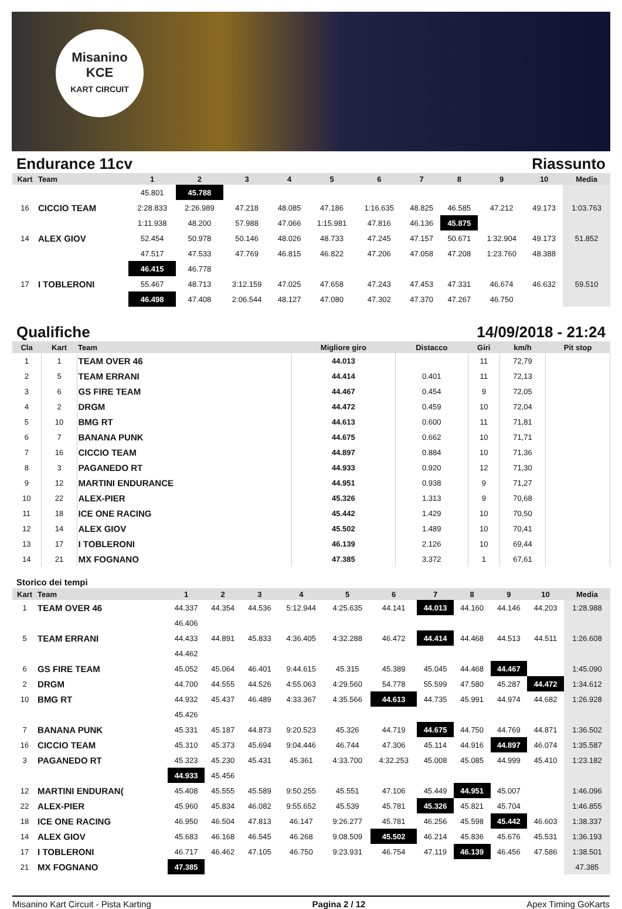Misanino
KCE
KART CIRCUIT
Endurance 11cv Riassunto
| Kart | Team | 1 | 2 | 3 | 4 | 5 | 6 | 7 | 8 | 9 | 10 | Media |
| --- | --- | --- | --- | --- | --- | --- | --- | --- | --- | --- | --- | --- |
| | | 45.801 | 45.788 | | | | | | | | | |
| 16 | CICCIO TEAM | 2:28.833 | 2:26.989 | 47.218 | 48.085 | 47.186 | 1:16.635 | 48.825 | 46.585 | 47.212 | 49.173 | 1:03.763 |
| | | 1:11.938 | 48.200 | 57.988 | 47.066 | 1:15.981 | 47.816 | 46.136 | 45.875 | | | |
| 14 | ALEX GIOV | 52.454 | 50.978 | 50.146 | 48.026 | 48.733 | 47.245 | 47.157 | 50.671 | 1:32.904 | 49.173 | 51.852 |
| | | 47.517 | 47.533 | 47.769 | 46.815 | 46.822 | 47.206 | 47.058 | 47.208 | 1:23.760 | 48.388 | |
| | | 46.415 | 46.778 | | | | | | | | | |
| 17 | I TOBLERONI | 55.467 | 48.713 | 3:12.159 | 47.025 | 47.658 | 47.243 | 47.453 | 47.331 | 46.674 | 46.632 | 59.510 |
| | | 46.498 | 47.408 | 2:06.544 | 48.127 | 47.080 | 47.302 | 47.370 | 47.267 | 46.750 | | |
Qualifiche 14/09/2018 - 21:24
| Cla | Kart | Team | Migliore giro | Distacco | Giri | km/h | Pit stop |
| --- | --- | --- | --- | --- | --- | --- | --- |
| 1 | 1 | TEAM OVER 46 | 44.013 | | 11 | 72,79 | |
| 2 | 5 | TEAM ERRANI | 44.414 | 0.401 | 11 | 72,13 | |
| 3 | 6 | GS FIRE TEAM | 44.467 | 0.454 | 9 | 72,05 | |
| 4 | 2 | DRGM | 44.472 | 0.459 | 10 | 72,04 | |
| 5 | 10 | BMG RT | 44.613 | 0.600 | 11 | 71,81 | |
| 6 | 7 | BANANA PUNK | 44.675 | 0.662 | 10 | 71,71 | |
| 7 | 16 | CICCIO TEAM | 44.897 | 0.884 | 10 | 71,36 | |
| 8 | 3 | PAGANEDO RT | 44.933 | 0.920 | 12 | 71,30 | |
| 9 | 12 | MARTINI ENDURANCE | 44.951 | 0.938 | 9 | 71,27 | |
| 10 | 22 | ALEX-PIER | 45.326 | 1.313 | 9 | 70,68 | |
| 11 | 18 | ICE ONE RACING | 45.442 | 1.429 | 10 | 70,50 | |
| 12 | 14 | ALEX GIOV | 45.502 | 1.489 | 10 | 70,41 | |
| 13 | 17 | I TOBLERONI | 46.139 | 2.126 | 10 | 69,44 | |
| 14 | 21 | MX FOGNANO | 47.385 | 3.372 | 1 | 67,61 | |
Storico dei tempi
| Kart | Team | 1 | 2 | 3 | 4 | 5 | 6 | 7 | 8 | 9 | 10 | Media |
| --- | --- | --- | --- | --- | --- | --- | --- | --- | --- | --- | --- | --- |
| 1 | TEAM OVER 46 | 44.337 | 44.354 | 44.536 | 5:12.944 | 4:25.635 | 44.141 | 44.013 | 44.160 | 44.146 | 44.203 | 1:28.988 |
| | | 46.406 | | | | | | | | | | |
| 5 | TEAM ERRANI | 44.433 | 44.891 | 45.833 | 4:36.405 | 4:32.288 | 46.472 | 44.414 | 44.468 | 44.513 | 44.511 | 1:26.608 |
| | | 44.462 | | | | | | | | | | |
| 6 | GS FIRE TEAM | 45.052 | 45.064 | 46.401 | 9:44.615 | 45.315 | 45.389 | 45.045 | 44.468 | 44.467 | | 1:45.090 |
| 2 | DRGM | 44.700 | 44.555 | 44.526 | 4:55.063 | 4:29.560 | 54.778 | 55.599 | 47.580 | 45.287 | 44.472 | 1:34.612 |
| 10 | BMG RT | 44.932 | 45.437 | 46.489 | 4:33.367 | 4:35.566 | 44.613 | 44.735 | 45.991 | 44.974 | 44.682 | 1:26.928 |
| | | 45.426 | | | | | | | | | | |
| 7 | BANANA PUNK | 45.331 | 45.187 | 44.873 | 9:20.523 | 45.326 | 44.719 | 44.675 | 44.750 | 44.769 | 44.871 | 1:36.502 |
| 16 | CICCIO TEAM | 45.310 | 45.373 | 45.694 | 9:04.446 | 46.744 | 47.306 | 45.114 | 44.916 | 44.897 | 46.074 | 1:35.587 |
| 3 | PAGANEDO RT | 45.323 | 45.230 | 45.431 | 45.361 | 4:33.700 | 4:32.253 | 45.008 | 45.085 | 44.999 | 45.410 | 1:23.182 |
| | | 44.933 | 45.456 | | | | | | | | | |
| 12 | MARTINI ENDURAN( | 45.408 | 45.555 | 45.589 | 9:50.255 | 45.551 | 47.106 | 45.449 | 44.951 | 45.007 | | 1:46.096 |
| 22 | ALEX-PIER | 45.960 | 45.834 | 46.082 | 9:55.652 | 45.539 | 45.781 | 45.326 | 45.821 | 45.704 | | 1:46.855 |
| 18 | ICE ONE RACING | 46.950 | 46.504 | 47.813 | 46.147 | 9:26.277 | 45.781 | 46.256 | 45.598 | 45.442 | 46.603 | 1:38.337 |
| 14 | ALEX GIOV | 45.683 | 46.168 | 46.545 | 46.268 | 9:08.509 | 45.502 | 46.214 | 45.836 | 45.676 | 45.531 | 1:36.193 |
| 17 | I TOBLERONI | 46.717 | 46.462 | 47.105 | 46.750 | 9:23.931 | 46.754 | 47.119 | 46.139 | 46.456 | 47.586 | 1:38.501 |
| 21 | MX FOGNANO | 47.385 | | | | | | | | | | 47.385 |
Misanino Kart Circuit - Pista Karting Pagina 2 / 12 Apex Timing GoKarts